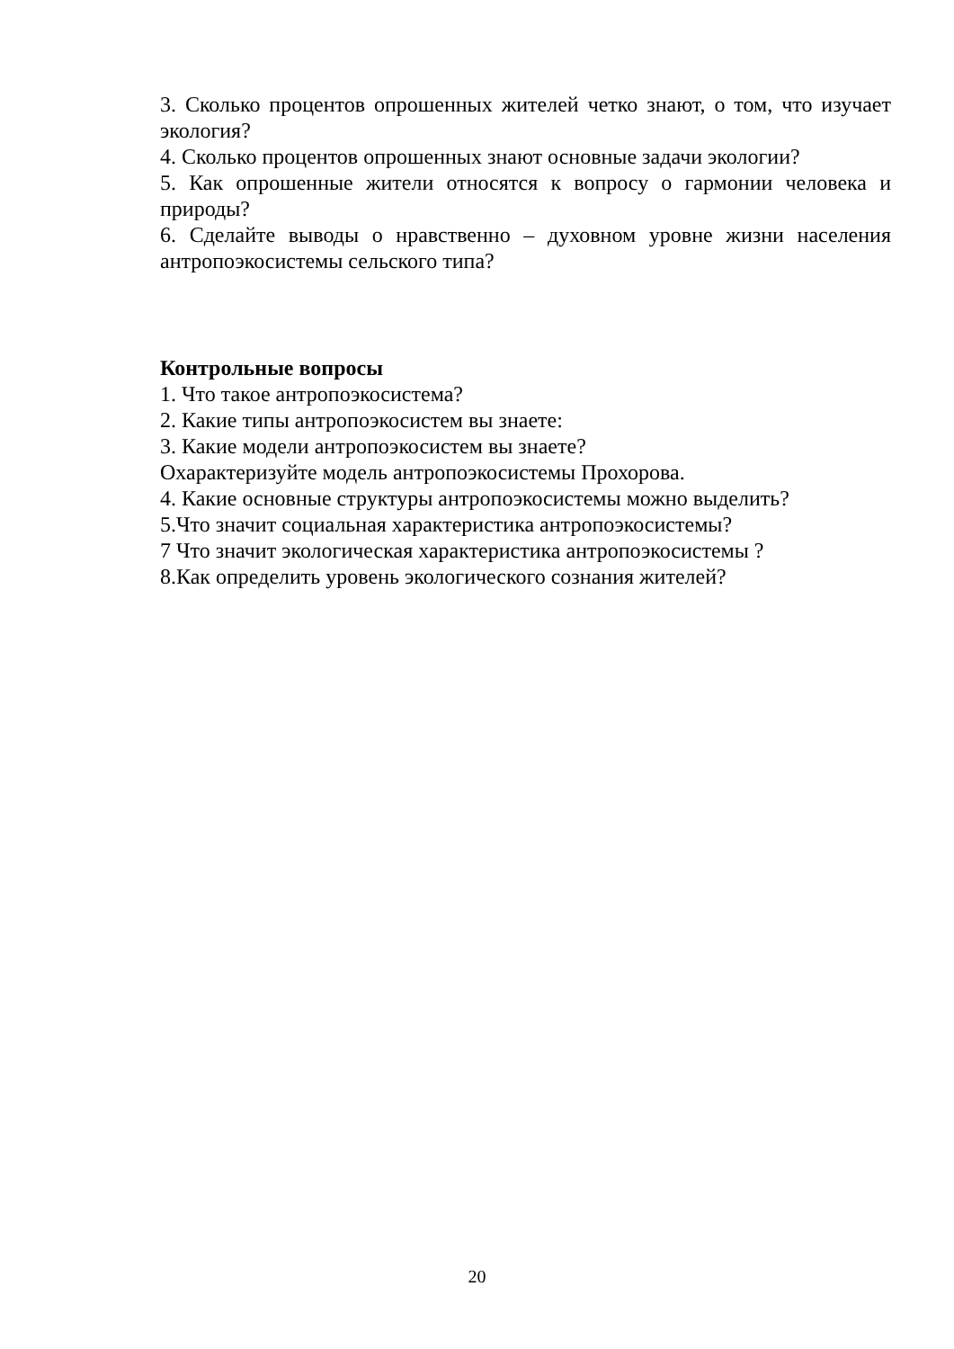3. Сколько процентов опрошенных жителей четко знают, о том, что изучает экология?
4. Сколько процентов опрошенных знают основные задачи экологии?
5. Как опрошенные жители относятся к вопросу о гармонии человека и природы?
6. Сделайте выводы о нравственно – духовном уровне жизни населения антропоэкосистемы сельского типа?
Контрольные вопросы
1. Что такое антропоэкосистема?
2. Какие типы антропоэкосистем вы знаете:
3. Какие модели антропоэкосистем вы знаете?
Охарактеризуйте модель антропоэкосистемы Прохорова.
4. Какие основные структуры антропоэкосистемы можно выделить?
5.Что значит социальная характеристика антропоэкосистемы?
7 Что значит экологическая характеристика антропоэкосистемы ?
8.Как определить уровень экологического сознания жителей?
20